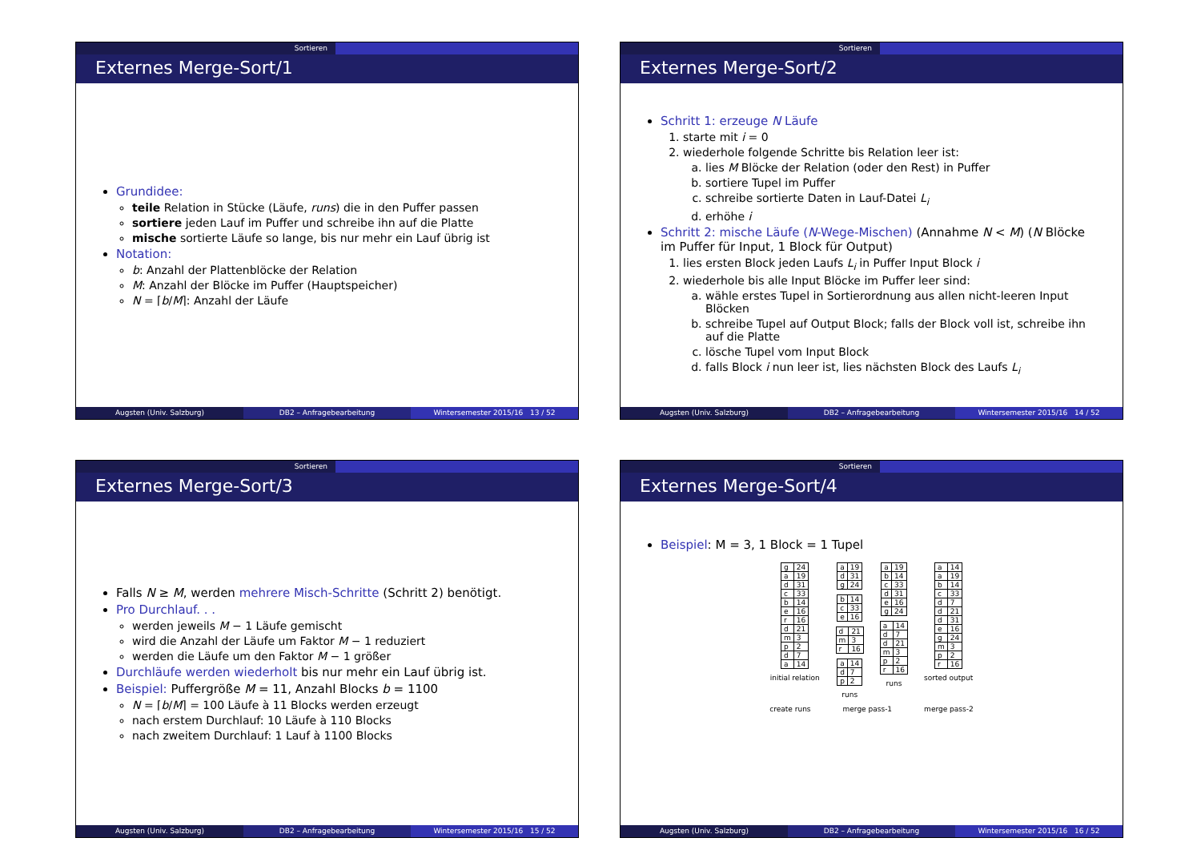Sortieren
Externes Merge-Sort/1
Grundidee:
teile Relation in Stücke (Läufe, runs) die in den Puffer passen
sortiere jeden Lauf im Puffer und schreibe ihn auf die Platte
mische sortierte Läufe so lange, bis nur mehr ein Lauf übrig ist
Notation:
b: Anzahl der Plattenblöcke der Relation
M: Anzahl der Blöcke im Puffer (Hauptspeicher)
N = ⌈b/M⌉: Anzahl der Läufe
Augsten (Univ. Salzburg) DB2 – Anfragebearbeitung Wintersemester 2015/16 13 / 52
Sortieren
Externes Merge-Sort/2
Schritt 1: erzeuge N Läufe
1. starte mit i = 0
2. wiederhole folgende Schritte bis Relation leer ist:
a. lies M Blöcke der Relation (oder den Rest) in Puffer
b. sortiere Tupel im Puffer
c. schreibe sortierte Daten in Lauf-Datei L<sub>i</sub>
d. erhöhe i
Schritt 2: mische Läufe (N-Wege-Mischen) (Annahme N < M) (N Blöcke im Puffer für Input, 1 Block für Output)
1. lies ersten Block jeden Laufs L<sub>i</sub> in Puffer Input Block i
2. wiederhole bis alle Input Blöcke im Puffer leer sind:
a. wähle erstes Tupel in Sortierordnung aus allen nicht-leeren Input Blöcken
b. schreibe Tupel auf Output Block; falls der Block voll ist, schreibe ihn auf die Platte
c. lösche Tupel vom Input Block
d. falls Block i nun leer ist, lies nächsten Block des Laufs L<sub>i</sub>
Augsten (Univ. Salzburg) DB2 – Anfragebearbeitung Wintersemester 2015/16 14 / 52
Sortieren
Externes Merge-Sort/3
Falls N ≥ M, werden mehrere Misch-Schritte (Schritt 2) benötigt.
Pro Durchlauf. . .
werden jeweils M − 1 Läufe gemischt
wird die Anzahl der Läufe um Faktor M − 1 reduziert
werden die Läufe um den Faktor M − 1 größer
Durchläufe werden wiederholt bis nur mehr ein Lauf übrig ist.
Beispiel: Puffergröße M = 11, Anzahl Blocks b = 1100
N = ⌈b/M⌉ = 100 Läufe à 11 Blocks werden erzeugt
nach erstem Durchlauf: 10 Läufe à 110 Blocks
nach zweitem Durchlauf: 1 Lauf à 1100 Blocks
Augsten (Univ. Salzburg) DB2 – Anfragebearbeitung Wintersemester 2015/16 15 / 52
Sortieren
Externes Merge-Sort/4
Beispiel: M = 3, 1 Block = 1 Tupel
| g | 24 |
| a | 19 |
| d | 31 |
| c | 33 |
| b | 14 |
| e | 16 |
| r | 16 |
| d | 21 |
| m | 3 |
| p | 2 |
| d | 7 |
| a | 14 |
initial relation
| a | 19 |
| d | 31 |
| g | 24 |
| b | 14 |
| c | 33 |
| e | 16 |
| d | 21 |
| m | 3 |
| r | 16 |
| a | 14 |
| d | 7 |
| p | 2 |
runs
| a | 19 |
| b | 14 |
| c | 33 |
| d | 31 |
| e | 16 |
| g | 24 |
| a | 14 |
| d | 7 |
| d | 21 |
| m | 3 |
| p | 2 |
| r | 16 |
runs
| a | 14 |
| a | 19 |
| b | 14 |
| c | 33 |
| d | 7 |
| d | 21 |
| d | 31 |
| e | 16 |
| g | 24 |
| m | 3 |
| p | 2 |
| r | 16 |
sorted output
create runs merge pass-1 merge pass-2
Augsten (Univ. Salzburg) DB2 – Anfragebearbeitung Wintersemester 2015/16 16 / 52